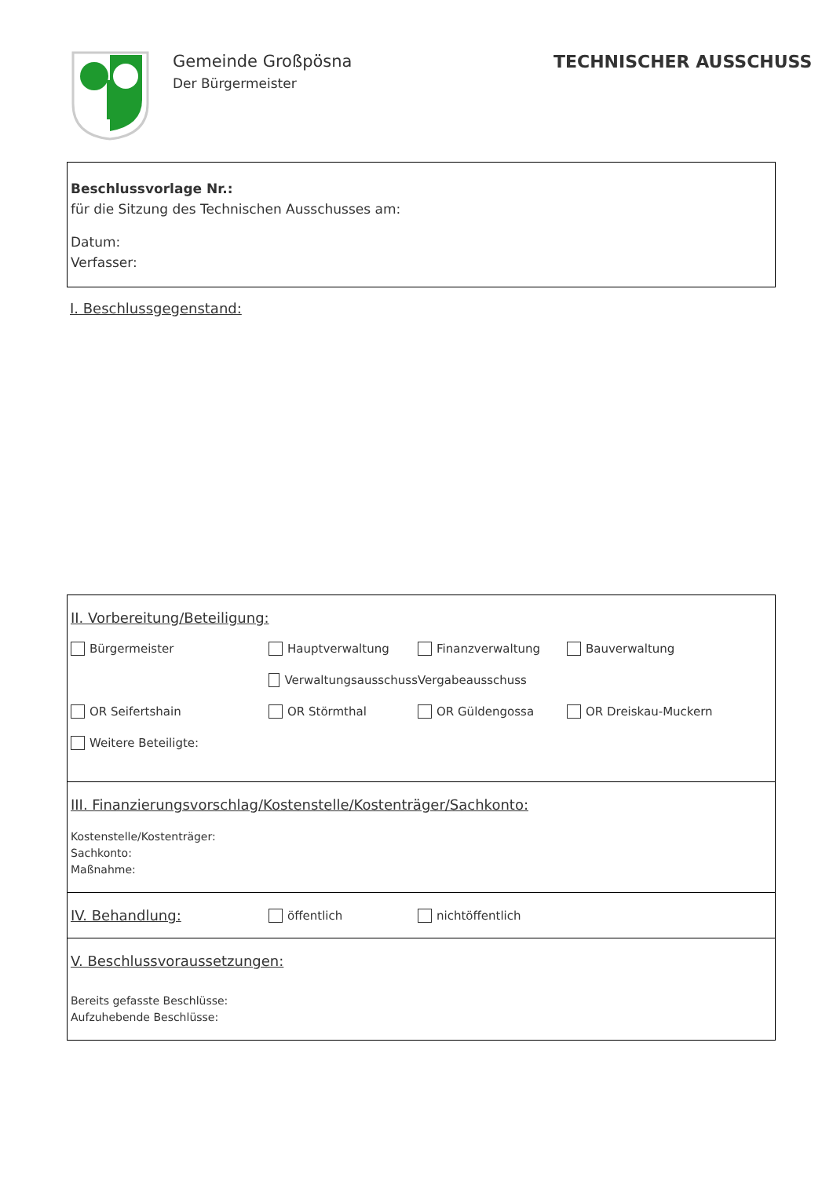Gemeinde Großpösna
Der Bürgermeister
TECHNISCHER AUSSCHUSS
Beschlussvorlage Nr.:
für die Sitzung des Technischen Ausschusses am:
Datum:
Verfasser:
I. Beschlussgegenstand:
II. Vorbereitung/Beteiligung:
Bürgermeister Hauptverwaltung Finanzverwaltung Bauverwaltung
Verwaltungsausschuss Vergabeausschuss
OR Seifertshain OR Störmthal OR Güldengossa OR Dreiskau-Muckern
Weitere Beteiligte:
III. Finanzierungsvorschlag/Kostenstelle/Kostenträger/Sachkonto:
Kostenstelle/Kostenträger:
Sachkonto:
Maßnahme:
IV. Behandlung:
öffentlich nichtöffentlich
V. Beschlussvoraussetzungen:
Bereits gefasste Beschlüsse:
Aufzuhebende Beschlüsse: